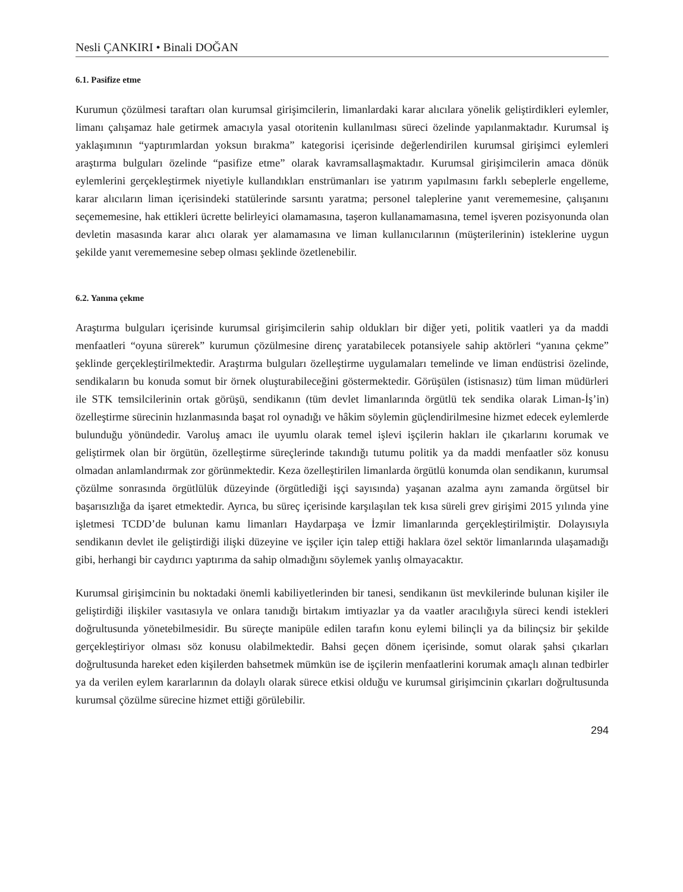Nesli ÇANKIRI • Binali DOĞAN
6.1. Pasifize etme
Kurumun çözülmesi taraftarı olan kurumsal girişimcilerin, limanlardaki karar alıcılara yönelik geliştirdikleri eylemler, limanı çalışamaz hale getirmek amacıyla yasal otoritenin kullanılması süreci özelinde yapılanmaktadır. Kurumsal iş yaklaşımının “yaptırımlardan yoksun bırakma” kategorisi içerisinde değerlendirilen kurumsal girişimci eylemleri araştırma bulguları özelinde “pasifize etme” olarak kavramsallaşmaktadır. Kurumsal girişimcilerin amaca dönük eylemlerini gerçekleştirmek niyetiyle kullandıkları enstrümanları ise yatırım yapılmasını farklı sebeplerle engelleme, karar alıcıların liman içerisindeki statülerinde sarsıntı yaratma; personel taleplerine yanıt verememesine, çalışanını seçememesine, hak ettikleri ücrette belirleyici olamamasına, taşeron kullanamamasına, temel işveren pozisyonunda olan devletin masasında karar alıcı olarak yer alamamasına ve liman kullanıcılarının (müşterilerinin) isteklerine uygun şekilde yanıt verememesine sebep olması şeklinde özetlenebilir.
6.2. Yanına çekme
Araştırma bulguları içerisinde kurumsal girişimcilerin sahip oldukları bir diğer yeti, politik vaatleri ya da maddi menfaatleri “oyuna sürerek” kurumun çözülmesine direnç yaratabilecek potansiyele sahip aktörleri “yanına çekme” şeklinde gerçekleştirilmektedir. Araştırma bulguları özelleştirme uygulamaları temelinde ve liman endüstrisi özelinde, sendikaların bu konuda somut bir örnek oluşturabileceğini göstermektedir. Görüşülen (istisnasız) tüm liman müdürleri ile STK temsilcilerinin ortak görüşü, sendikanın (tüm devlet limanlarında örgütlü tek sendika olarak Liman-İş’in) özelleştirme sürecinin hızlanmasında başat rol oynadığı ve hâkim söylemin güçlendirilmesine hizmet edecek eylemlerde bulunduğu yönündedir. Varoluş amacı ile uyumlu olarak temel işlevi işçilerin hakları ile çıkarlarını korumak ve geliştirmek olan bir örgütün, özelleştirme süreçlerinde takındığı tutumu politik ya da maddi menfaatler söz konusu olmadan anlamlandırmak zor görünmektedir. Keza özelleştirilen limanlarda örgütlü konumda olan sendikanın, kurumsal çözülme sonrasında örgütlülük düzeyinde (örgütlediği işçi sayısında) yaşanan azalma aynı zamanda örgütsel bir başarısızlığa da işaret etmektedir. Ayrıca, bu süreç içerisinde karşılaşılan tek kısa süreli grev girişimi 2015 yılında yine işletmesi TCDD’de bulunan kamu limanları Haydarpaşa ve İzmir limanlarında gerçekleştirilmiştir. Dolayısıyla sendikanın devlet ile geliştirdiği ilişki düzeyine ve işçiler için talep ettiği haklara özel sektör limanlarında ulaşamadığı gibi, herhangi bir caydırıcı yaptırıma da sahip olmadığını söylemek yanlış olmayacaktır.
Kurumsal girişimcinin bu noktadaki önemli kabiliyetlerinden bir tanesi, sendikanın üst mevkilerinde bulunan kişiler ile geliştirdiği ilişkiler vasıtasıyla ve onlara tanıdığı birtakım imtiyazlar ya da vaatler aracılığıyla süreci kendi istekleri doğrultusunda yönetebilmesidir. Bu süreçte manipüle edilen tarafın konu eylemi bilinçli ya da bilinçsiz bir şekilde gerçekleştiriyor olması söz konusu olabilmektedir. Bahsi geçen dönem içerisinde, somut olarak şahsi çıkarları doğrultusunda hareket eden kişilerden bahsetmek mümkün ise de işçilerin menfaatlerini korumak amaçlı alınan tedbirler ya da verilen eylem kararlarının da dolaylı olarak sürece etkisi olduğu ve kurumsal girişimcinin çıkarları doğrultusunda kurumsal çözülme sürecine hizmet ettiği görülebilir.
294